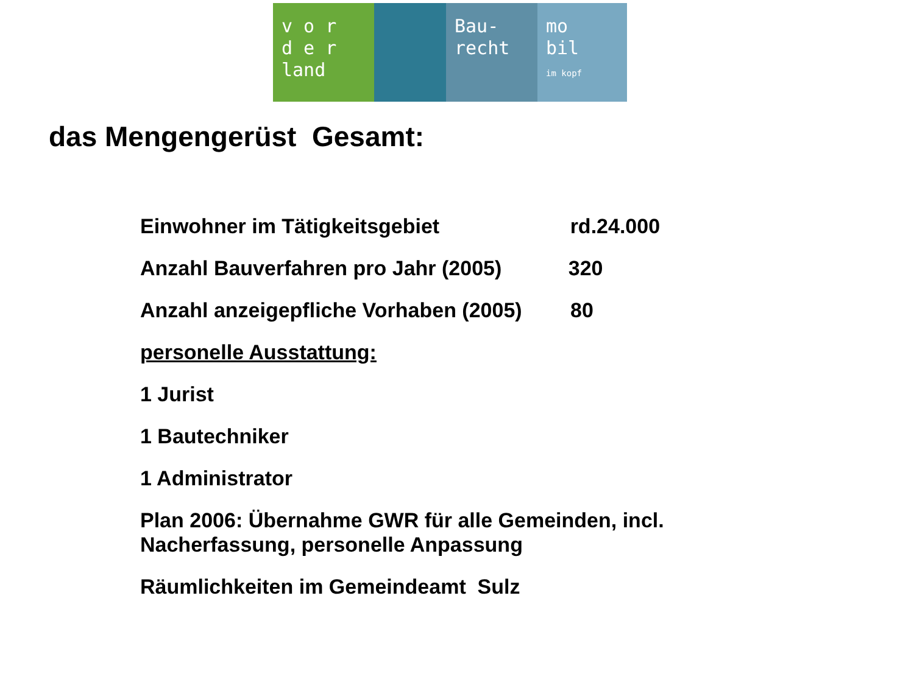v o r
d e r
land
Bau-
recht
mo
bil
im kopf
das Mengengerüst Gesamt:
Einwohner im Tätigkeitsgebiet rd.24.000
Anzahl Bauverfahren pro Jahr (2005) 320
Anzahl anzeigepfliche Vorhaben (2005) 80
personelle Ausstattung:
1 Jurist
1 Bautechniker
1 Administrator
Plan 2006: Übernahme GWR für alle Gemeinden, incl.
Nacherfassung, personelle Anpassung
Räumlichkeiten im Gemeindeamt Sulz